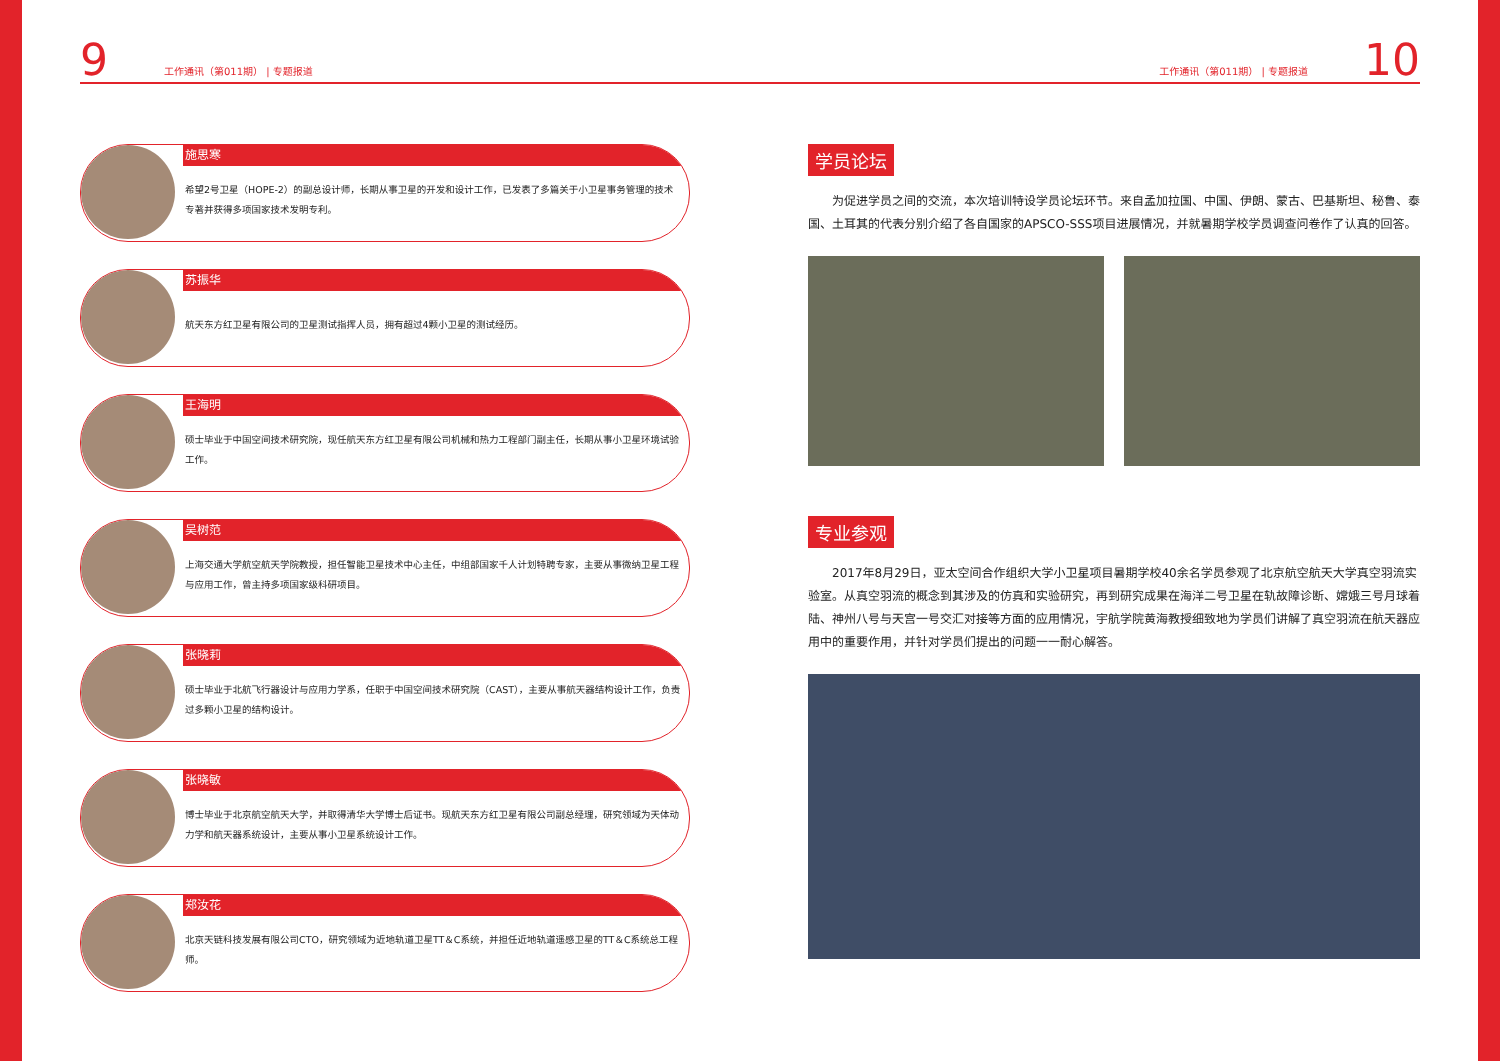9 工作通讯（第011期） | 专题报道
工作通讯（第011期） | 专题报道 10
施思寒
希望2号卫星（HOPE-2）的副总设计师，长期从事卫星的开发和设计工作，已发表了多篇关于小卫星事务管理的技术专著并获得多项国家技术发明专利。
苏振华
航天东方红卫星有限公司的卫星测试指挥人员，拥有超过4颗小卫星的测试经历。
王海明
硕士毕业于中国空间技术研究院，现任航天东方红卫星有限公司机械和热力工程部门副主任，长期从事小卫星环境试验工作。
吴树范
上海交通大学航空航天学院教授，担任智能卫星技术中心主任，中组部国家千人计划特聘专家，主要从事微纳卫星工程与应用工作，曾主持多项国家级科研项目。
张晓莉
硕士毕业于北航飞行器设计与应用力学系，任职于中国空间技术研究院（CAST），主要从事航天器结构设计工作，负责过多颗小卫星的结构设计。
张晓敏
博士毕业于北京航空航天大学，并取得清华大学博士后证书。现航天东方红卫星有限公司副总经理，研究领域为天体动力学和航天器系统设计，主要从事小卫星系统设计工作。
郑汝花
北京天链科技发展有限公司CTO，研究领域为近地轨道卫星TT＆C系统，并担任近地轨道遥感卫星的TT＆C系统总工程师。
学员论坛
为促进学员之间的交流，本次培训特设学员论坛环节。来自孟加拉国、中国、伊朗、蒙古、巴基斯坦、秘鲁、泰国、土耳其的代表分别介绍了各自国家的APSCO-SSS项目进展情况，并就暑期学校学员调查问卷作了认真的回答。
专业参观
2017年8月29日，亚太空间合作组织大学小卫星项目暑期学校40余名学员参观了北京航空航天大学真空羽流实验室。从真空羽流的概念到其涉及的仿真和实验研究，再到研究成果在海洋二号卫星在轨故障诊断、嫦娥三号月球着陆、神州八号与天宫一号交汇对接等方面的应用情况，宇航学院黄海教授细致地为学员们讲解了真空羽流在航天器应用中的重要作用，并针对学员们提出的问题一一耐心解答。